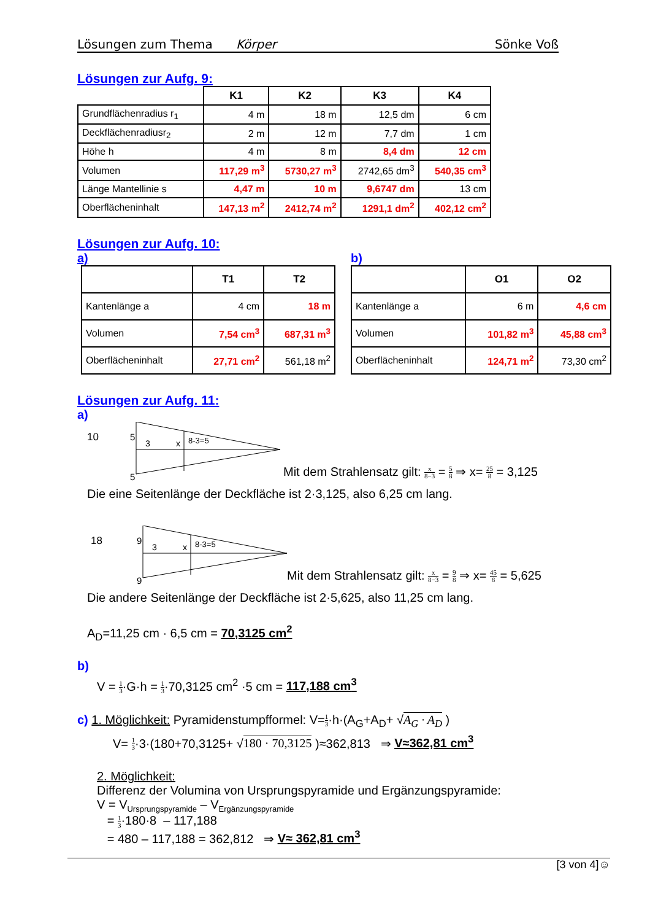Lösungen zum Thema Körper Sönke Voß
Lösungen zur Aufg. 9:
| | K1 | K2 | K3 | K4 |
| --- | --- | --- | --- | --- |
| Grundflächenradius r<sub>1</sub> | 4 m | 18 m | 12,5 dm | 6 cm |
| Deckflächenradiusr<sub>2</sub> | 2 m | 12 m | 7,7 dm | 1 cm |
| Höhe h | 4 m | 8 m | 8,4 dm | 12 cm |
| Volumen | 117,29 m<sup>3</sup> | 5730,27 m<sup>3</sup> | 2742,65 dm<sup>3</sup> | 540,35 cm<sup>3</sup> |
| Länge Mantellinie s | 4,47 m | 10 m | 9,6747 dm | 13 cm |
| Oberflächeninhalt | 147,13 m<sup>2</sup> | 2412,74 m<sup>2</sup> | 1291,1 dm<sup>2</sup> | 402,12 cm<sup>2</sup> |
Lösungen zur Aufg. 10:
a)
| | T1 | T2 |
| --- | --- | --- |
| Kantenlänge a | 4 cm | 18 m |
| Volumen | 7,54 cm<sup>3</sup> | 687,31 m<sup>3</sup> |
| Oberflächeninhalt | 27,71 cm<sup>2</sup> | 561,18 m<sup>2</sup> |
b)
| | O1 | O2 |
| --- | --- | --- |
| Kantenlänge a | 6 m | 4,6 cm |
| Volumen | 101,82 m<sup>3</sup> | 45,88 cm<sup>3</sup> |
| Oberflächeninhalt | 124,71 m<sup>2</sup> | 73,30 cm<sup>2</sup> |
Lösungen zur Aufg. 11:
a)
10
5
5
3
x
8-3=5
Mit dem Strahlensatz gilt: x 8−3 = 5 8 ⇒ x= 25 8 = 3,125
Die eine Seitenlänge der Deckfläche ist 2·3,125, also 6,25 cm lang.
18
9
9
3
x
8-3=5
Mit dem Strahlensatz gilt: x 8−3 = 9 8 ⇒ x= 45 8 = 5,625
Die andere Seitenlänge der Deckfläche ist 2·5,625, also 11,25 cm lang.
A<sub>D</sub>=11,25 cm · 6,5 cm = 70,3125 cm<sup>2</sup>
b)
V = 1 3·G·h = 1 3·70,3125 cm<sup>2</sup> ·5 cm = 117,188 cm<sup>3</sup>
c) 1. Möglichkeit: Pyramidenstumpfformel: V=1 3·h·(A<sub>G</sub>+A<sub>D</sub>+ √A<sub>G</sub> · A<sub>D</sub> )
V= 1 3·3·(180+70,3125+ √180 · 70,3125 )≈362,813 ⇒ V≈362,81 cm<sup>3</sup>
2. Möglichkeit:
Differenz der Volumina von Ursprungspyramide und Ergänzungspyramide:
V = V<sub>Ursprungspyramide</sub> – V<sub>Ergänzungspyramide</sub>
= 1 3·180·8 – 117,188
= 480 – 117,188 = 362,812 ⇒ V≈ 362,81 cm<sup>3</sup>
[3 von 4]☺